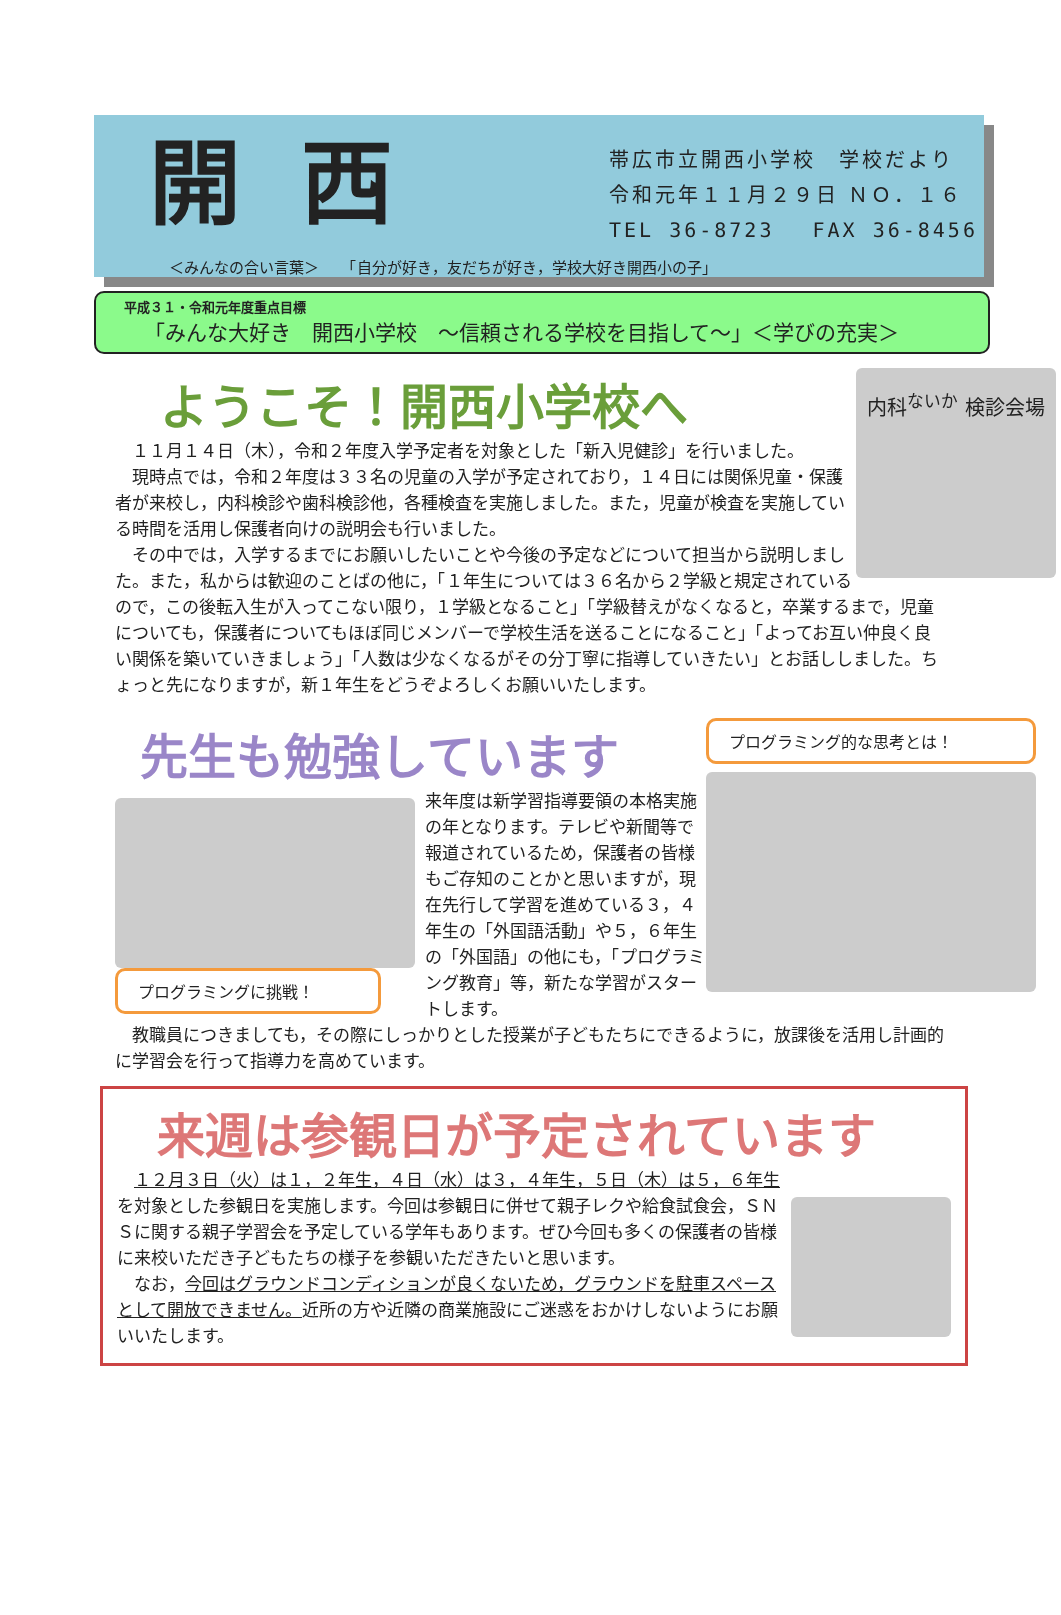開西
帯広市立開西小学校　学校だより
令和元年１１月２９日 ＮＯ．１６
TEL 36-8723　 FAX 36-8456
＜みんなの合い言葉＞　　「自分が好き，友だちが好き，学校大好き開西小の子」
平成３１・令和元年度重点目標
「みんな大好き　開西小学校　～信頼される学校を目指して～」＜学びの充実＞
内科<sup>ないか</sup> 検診会場
ようこそ！開西小学校へ
　１１月１４日（木），令和２年度入学予定者を対象とした「新入児健診」を行いました。
　現時点では，令和２年度は３３名の児童の入学が予定されており，１４日には関係児童・保護者が来校し，内科検診や歯科検診他，各種検査を実施しました。また，児童が検査を実施している時間を活用し保護者向けの説明会も行いました。
　その中では，入学するまでにお願いしたいことや今後の予定などについて担当から説明しました。また，私からは歓迎のことばの他に，「１年生については３６名から２学級と規定されているので，この後転入生が入ってこない限り，１学級となること」「学級替えがなくなると，卒業するまで，児童についても，保護者についてもほぼ同じメンバーで学校生活を送ることになること」「よってお互い仲良く良い関係を築いていきましょう」「人数は少なくなるがその分丁寧に指導していきたい」とお話ししました。ちょっと先になりますが，新１年生をどうぞよろしくお願いいたします。
プログラミング的な思考とは！
先生も勉強しています
プログラミングに挑戦！
来年度は新学習指導要領の本格実施の年となります。テレビや新聞等で報道されているため，保護者の皆様もご存知のことかと思いますが，現在先行して学習を進めている３，４年生の「外国語活動」や５，６年生の「外国語」の他にも，「プログラミング教育」等，新たな学習がスタートします。
　教職員につきましても，その際にしっかりとした授業が子どもたちにできるように，放課後を活用し計画的に学習会を行って指導力を高めています。
来週は参観日が予定されています
　１２月３日（火）は１，２年生，４日（水）は３，４年生，５日（木）は５，６年生を対象とした参観日を実施します。今回は参観日に併せて親子レクや給食試食会，ＳＮＳに関する親子学習会を予定している学年もあります。ぜひ今回も多くの保護者の皆様に来校いただき子どもたちの様子を参観いただきたいと思います。
　なお，今回はグラウンドコンディションが良くないため，グラウンドを駐車スペースとして開放できません。近所の方や近隣の商業施設にご迷惑をおかけしないようにお願いいたします。